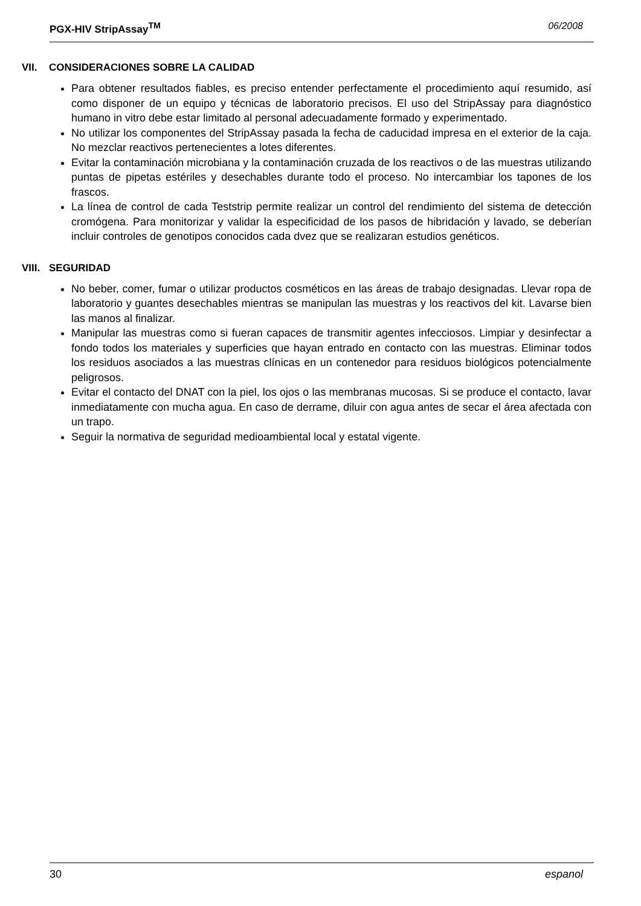PGX-HIV StripAssay<sup>TM</sup> 06/2008
VII. CONSIDERACIONES SOBRE LA CALIDAD
Para obtener resultados fiables, es preciso entender perfectamente el procedimiento aquí resumido, así como disponer de un equipo y técnicas de laboratorio precisos. El uso del StripAssay para diagnóstico humano in vitro debe estar limitado al personal adecuadamente formado y experimentado.
No utilizar los componentes del StripAssay pasada la fecha de caducidad impresa en el exterior de la caja. No mezclar reactivos pertenecientes a lotes diferentes.
Evitar la contaminación microbiana y la contaminación cruzada de los reactivos o de las muestras utilizando puntas de pipetas estériles y desechables durante todo el proceso. No intercambiar los tapones de los frascos.
La línea de control de cada Teststrip permite realizar un control del rendimiento del sistema de detección cromógena. Para monitorizar y validar la especificidad de los pasos de hibridación y lavado, se deberían incluir controles de genotipos conocidos cada dvez que se realizaran estudios genéticos.
VIII. SEGURIDAD
No beber, comer, fumar o utilizar productos cosméticos en las áreas de trabajo designadas. Llevar ropa de laboratorio y guantes desechables mientras se manipulan las muestras y los reactivos del kit. Lavarse bien las manos al finalizar.
Manipular las muestras como si fueran capaces de transmitir agentes infecciosos. Limpiar y desinfectar a fondo todos los materiales y superficies que hayan entrado en contacto con las muestras. Eliminar todos los residuos asociados a las muestras clínicas en un contenedor para residuos biológicos potencialmente peligrosos.
Evitar el contacto del DNAT con la piel, los ojos o las membranas mucosas. Si se produce el contacto, lavar inmediatamente con mucha agua. En caso de derrame, diluir con agua antes de secar el área afectada con un trapo.
Seguir la normativa de seguridad medioambiental local y estatal vigente.
30 espanol